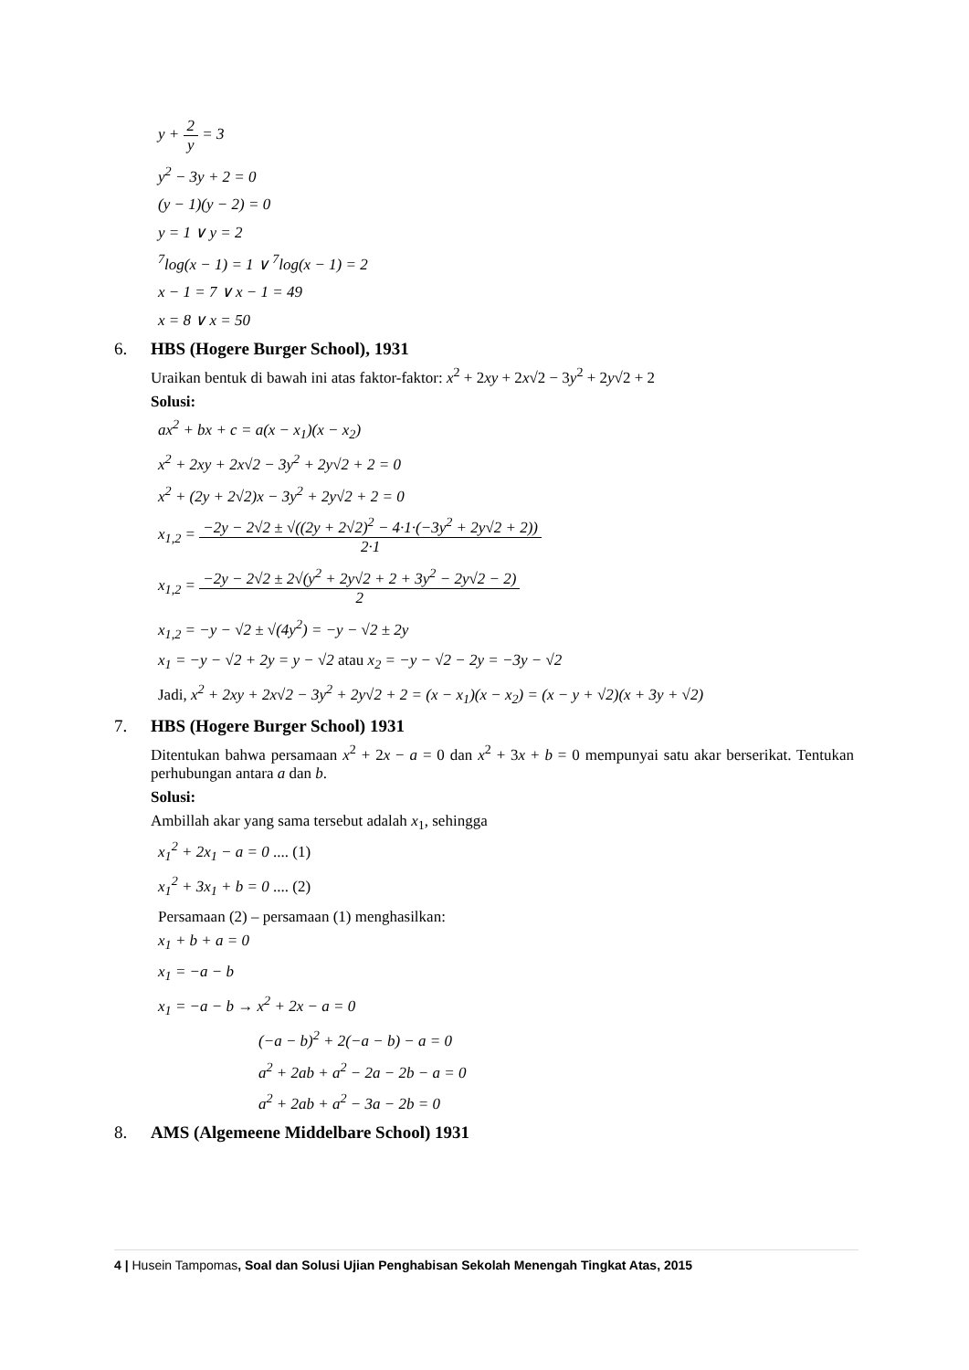y + 2 y = 3
y<sup>2</sup> − 3y + 2 = 0
(y − 1)(y − 2) = 0
y = 1 ∨ y = 2
<sup>7</sup> log(x − 1) = 1 ∨ <sup>7</sup>log(x − 1) = 2
x − 1 = 7 ∨ x − 1 = 49
x = 8 ∨ x = 50
6. HBS (Hogere Burger School), 1931
Uraikan bentuk di bawah ini atas faktor-faktor: x<sup>2</sup> + 2xy + 2x√2 − 3y<sup>2</sup> + 2y√2 + 2
Solusi:
ax<sup>2</sup> + bx + c = a(x − x<sub>1</sub>)(x − x<sub>2</sub>)
x<sup>2</sup> + 2xy + 2x√2 − 3y<sup>2</sup> + 2y√2 + 2 = 0
x<sup>2</sup> + (2y + 2√2)x − 3y<sup>2</sup> + 2y√2 + 2 = 0
x<sub>1,2</sub> = −2y − 2√2 ± √((2y + 2√2)<sup>2</sup> − 4·1·(−3y<sup>2</sup> + 2y√2 + 2)) 2·1
x<sub>1,2</sub> = −2y − 2√2 ± 2√(y<sup>2</sup> + 2y√2 + 2 + 3y<sup>2</sup> − 2y√2 − 2) 2
x<sub>1,2</sub> = −y − √2 ± √(4y<sup>2</sup>) = −y − √2 ± 2y
x<sub>1</sub> = −y − √2 + 2y = y − √2 atau x<sub>2</sub> = −y − √2 − 2y = −3y − √2
Jadi, x<sup>2</sup> + 2xy + 2x√2 − 3y<sup>2</sup> + 2y√2 + 2 = (x − x<sub>1</sub>)(x − x<sub>2</sub>) = (x − y + √2)(x + 3y + √2)
7. HBS (Hogere Burger School) 1931
Ditentukan bahwa persamaan x<sup>2</sup> + 2x − a = 0 dan x<sup>2</sup> + 3x + b = 0 mempunyai satu akar berserikat. Tentukan perhubungan antara a dan b.
Solusi:
Ambillah akar yang sama tersebut adalah x<sub>1</sub>, sehingga
x<sub>1</sub><sup>2</sup> + 2x<sub>1</sub> − a = 0 .... (1)
x<sub>1</sub><sup>2</sup> + 3x<sub>1</sub> + b = 0 .... (2)
Persamaan (2) – persamaan (1) menghasilkan:
x<sub>1</sub> + b + a = 0
x<sub>1</sub> = −a − b
x<sub>1</sub> = −a − b → x<sup>2</sup> + 2x − a = 0
(−a − b)<sup>2</sup> + 2(−a − b) − a = 0
a<sup>2</sup> + 2ab + a<sup>2</sup> − 2a − 2b − a = 0
a<sup>2</sup> + 2ab + a<sup>2</sup> − 3a − 2b = 0
8. AMS (Algemeene Middelbare School) 1931
4 | Husein Tampomas, Soal dan Solusi Ujian Penghabisan Sekolah Menengah Tingkat Atas, 2015